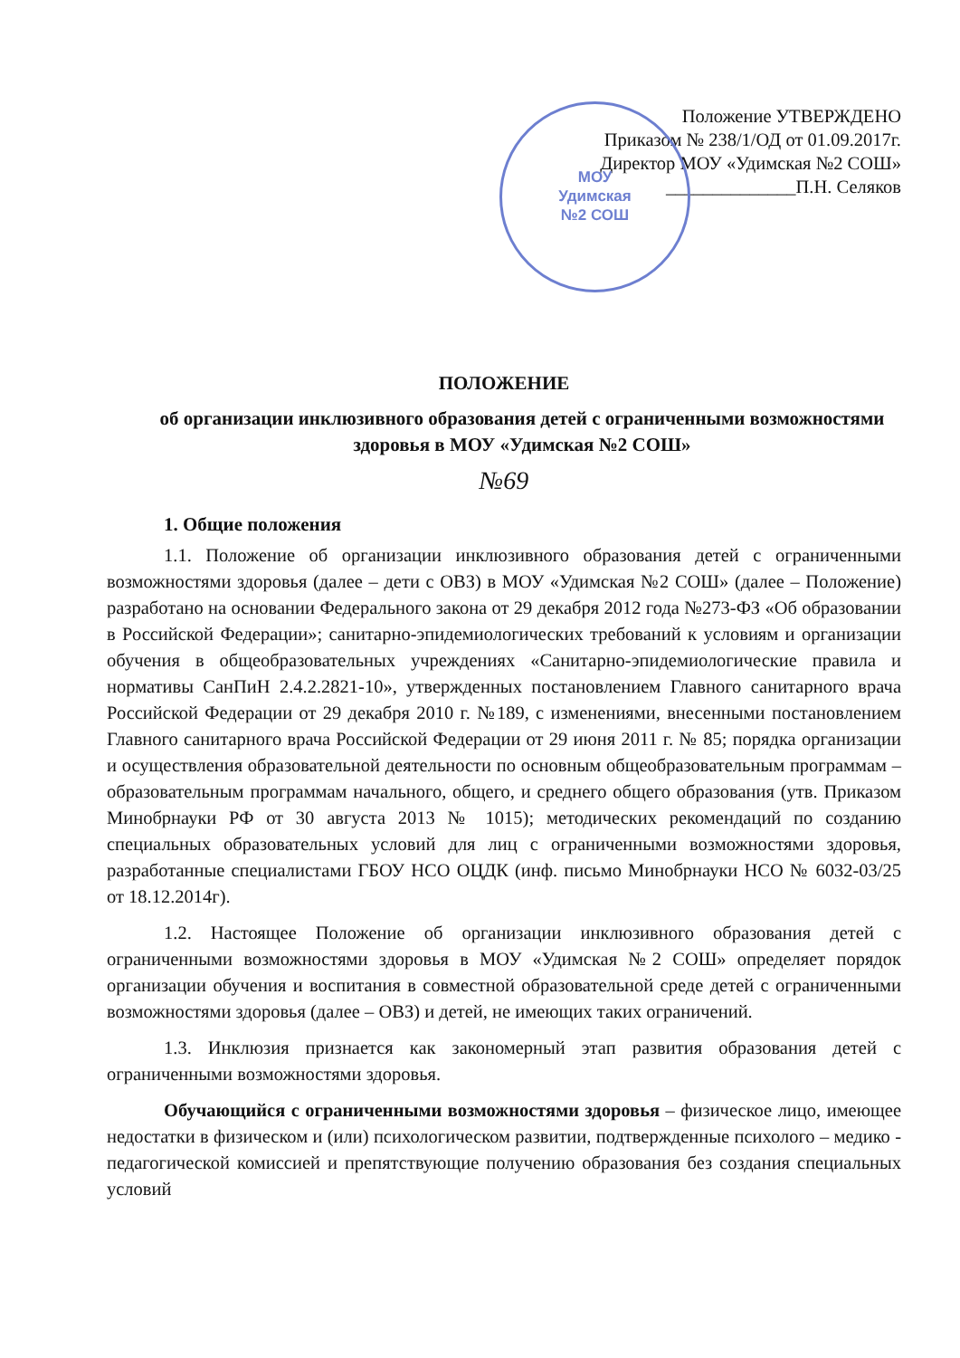МОУ
Удимская
№2 СОШ
Положение УТВЕРЖДЕНО
Приказом № 238/1/ОД от 01.09.2017г.
Директор МОУ «Удимская №2 СОШ»
______________П.Н. Селяков
ПОЛОЖЕНИЕ
об организации инклюзивного образования детей с ограниченными возможностями здоровья в МОУ «Удимская №2 СОШ»
№69
1. Общие положения
1.1. Положение об организации инклюзивного образования детей с ограниченными возможностями здоровья (далее – дети с ОВЗ) в МОУ «Удимская №2 СОШ» (далее – Положение) разработано на основании Федерального закона от 29 декабря 2012 года №273-ФЗ «Об образовании в Российской Федерации»; санитарно-эпидемиологических требований к условиям и организации обучения в общеобразовательных учреждениях «Санитарно-эпидемиологические правила и нормативы СанПиН 2.4.2.2821-10», утвержденных постановлением Главного санитарного врача Российской Федерации от 29 декабря 2010 г. №189, с изменениями, внесенными постановлением Главного санитарного врача Российской Федерации от 29 июня 2011 г. № 85; порядка организации и осуществления образовательной деятельности по основным общеобразовательным программам – образовательным программам начального, общего, и среднего общего образования (утв. Приказом Минобрнауки РФ от 30 августа 2013 № 1015); методических рекомендаций по созданию специальных образовательных условий для лиц с ограниченными возможностями здоровья, разработанные специалистами ГБОУ НСО ОЦДК (инф. письмо Минобрнауки НСО № 6032-03/25 от 18.12.2014г).
1.2. Настоящее Положение об организации инклюзивного образования детей с ограниченными возможностями здоровья в МОУ «Удимская №2 СОШ» определяет порядок организации обучения и воспитания в совместной образовательной среде детей с ограниченными возможностями здоровья (далее – ОВЗ) и детей, не имеющих таких ограничений.
1.3. Инклюзия признается как закономерный этап развития образования детей с ограниченными возможностями здоровья.
Обучающийся с ограниченными возможностями здоровья – физическое лицо, имеющее недостатки в физическом и (или) психологическом развитии, подтвержденные психолого – медико - педагогической комиссией и препятствующие получению образования без создания специальных условий